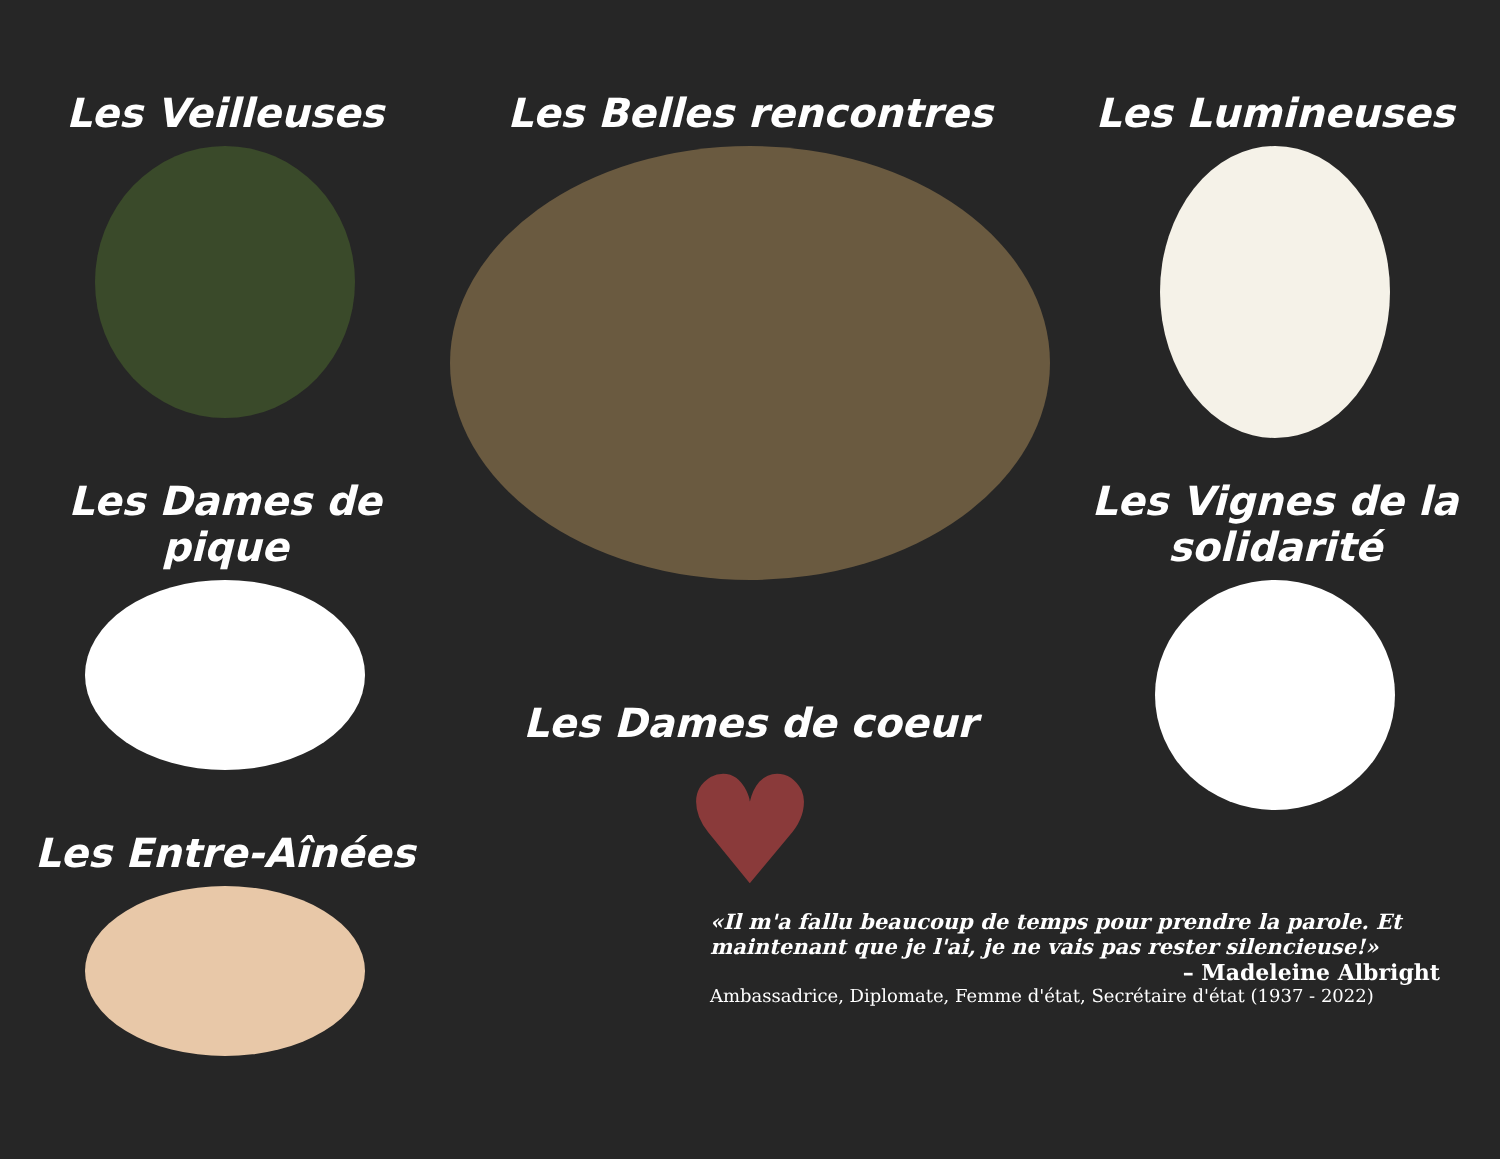Les Veilleuses
Les Dames de pique
Les Belles rencontres
Les Lumineuses
Les Vignes de la solidarité
Les Entre-Aînées
Les Dames de coeur
♥
«Il m'a fallu beaucoup de temps pour prendre la parole. Et maintenant que je l'ai, je ne vais pas rester silencieuse!»
– Madeleine Albright
Ambassadrice, Diplomate, Femme d'état, Secrétaire d'état (1937 - 2022)